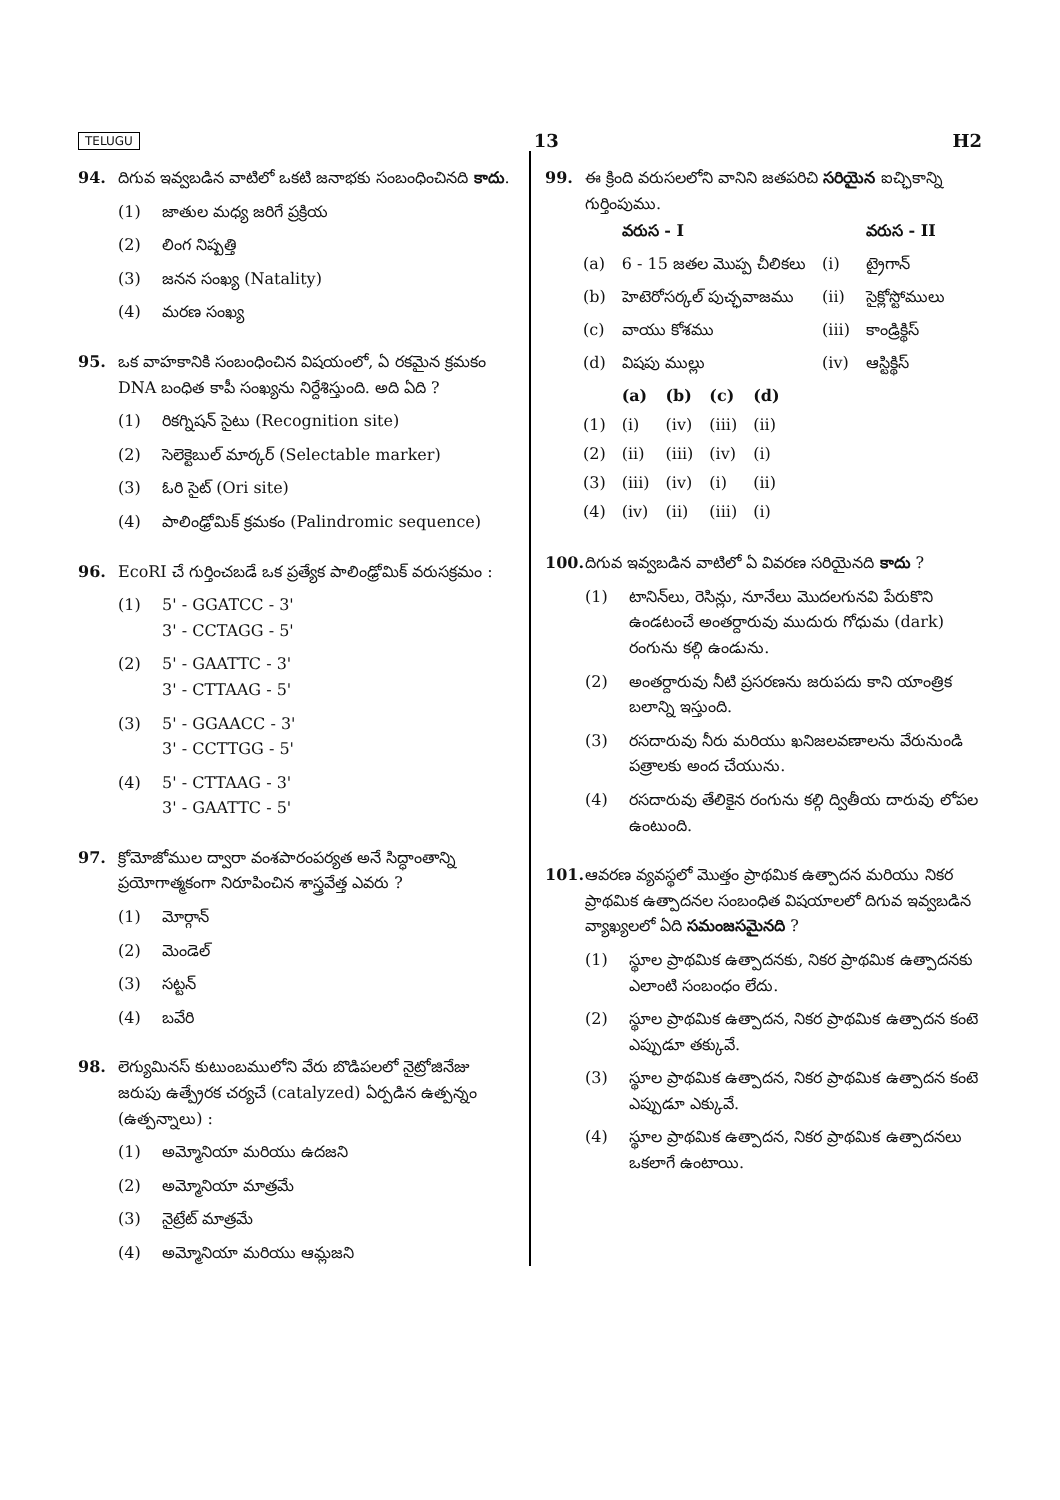TELUGU 13 H2
94. దిగువ ఇవ్వబడిన వాటిలో ఒకటి జనాభకు సంబంధించినది కాదు.
(1) జాతుల మధ్య జరిగే ప్రక్రియ
(2) లింగ నిష్పత్తి
(3) జనన సంఖ్య (Natality)
(4) మరణ సంఖ్య
95. ఒక వాహకానికి సంబంధించిన విషయంలో, ఏ రకమైన క్రమకం DNA బంధిత కాపీ సంఖ్యను నిర్దేశిస్తుంది. అది ఏది ?
(1) రికగ్నిషన్ సైటు (Recognition site)
(2) సెలెక్టెబుల్ మార్కర్ (Selectable marker)
(3) ఓరి సైట్ (Ori site)
(4) పాలింఢ్రోమిక్ క్రమకం (Palindromic sequence)
96. EcoRI చే గుర్తించబడే ఒక ప్రత్యేక పాలింఢ్రోమిక్ వరుసక్రమం :
(1) 5' - GGATCC - 3'
3' - CCTAGG - 5'
(2) 5' - GAATTC - 3'
3' - CTTAAG - 5'
(3) 5' - GGAACC - 3'
3' - CCTTGG - 5'
(4) 5' - CTTAAG - 3'
3' - GAATTC - 5'
97. క్రోమోజోముల ద్వారా వంశపారంపర్యత అనే సిద్ధాంతాన్ని ప్రయోగాత్మకంగా నిరూపించిన శాస్త్రవేత్త ఎవరు ?
(1) మోర్గాన్
(2) మెండెల్
(3) సట్టన్
(4) బవేరి
98. లెగ్యుమినస్ కుటుంబములోని వేరు బొడిపలలో నైట్రోజినేజు జరుపు ఉత్ప్రేరక చర్యచే (catalyzed) ఏర్పడిన ఉత్పన్నం (ఉత్పన్నాలు) :
(1) అమ్మోనియా మరియు ఉదజని
(2) అమ్మోనియా మాత్రమే
(3) నైట్రేట్ మాత్రమే
(4) అమ్మోనియా మరియు ఆమ్లజని
99. ఈ క్రింది వరుసలలోని వానిని జతపరిచి సరియైన ఐచ్ఛికాన్ని గుర్తింపుము.
| | వరుస - I | | వరుస - II |
| --- | --- | --- | --- |
| (a) | 6 - 15 జతల మొప్ప చీలికలు | (i) | ట్రైగాన్ |
| (b) | హెటెరోసర్కల్ పుచ్ఛవాజము | (ii) | సైక్లోస్టోములు |
| (c) | వాయు కోశము | (iii) | కాండ్రిక్థిస్ |
| (d) | విషపు ముల్లు | (iv) | ఆస్టిక్థిస్ |
| | (a) | (b) | (c) | (d) |
| --- | --- | --- | --- | --- |
| (1) | (i) | (iv) | (iii) | (ii) |
| (2) | (ii) | (iii) | (iv) | (i) |
| (3) | (iii) | (iv) | (i) | (ii) |
| (4) | (iv) | (ii) | (iii) | (i) |
100. దిగువ ఇవ్వబడిన వాటిలో ఏ వివరణ సరియైనది కాదు ?
(1) టానిన్‌లు, రెసిన్లు, నూనేలు మొదలగునవి పేరుకొని ఉండటంచే అంతర్దారువు ముదురు గోధుమ (dark) రంగును కల్గి ఉండును.
(2) అంతర్దారువు నీటి ప్రసరణను జరుపదు కాని యాంత్రిక బలాన్ని ఇస్తుంది.
(3) రసదారువు నీరు మరియు ఖనిజలవణాలను వేరునుండి పత్రాలకు అంద చేయును.
(4) రసదారువు తేలికైన రంగును కల్గి ద్వితీయ దారువు లోపల ఉంటుంది.
101. ఆవరణ వ్యవస్థలో మొత్తం ప్రాథమిక ఉత్పాదన మరియు నికర ప్రాథమిక ఉత్పాదనల సంబంధిత విషయాలలో దిగువ ఇవ్వబడిన వ్యాఖ్యలలో ఏది సమంజసమైనది ?
(1) స్థూల ప్రాథమిక ఉత్పాదనకు, నికర ప్రాథమిక ఉత్పాదనకు ఎలాంటి సంబంధం లేదు.
(2) స్థూల ప్రాథమిక ఉత్పాదన, నికర ప్రాథమిక ఉత్పాదన కంటె ఎప్పుడూ తక్కువే.
(3) స్థూల ప్రాథమిక ఉత్పాదన, నికర ప్రాథమిక ఉత్పాదన కంటె ఎప్పుడూ ఎక్కువే.
(4) స్థూల ప్రాథమిక ఉత్పాదన, నికర ప్రాథమిక ఉత్పాదనలు ఒకలాగే ఉంటాయి.